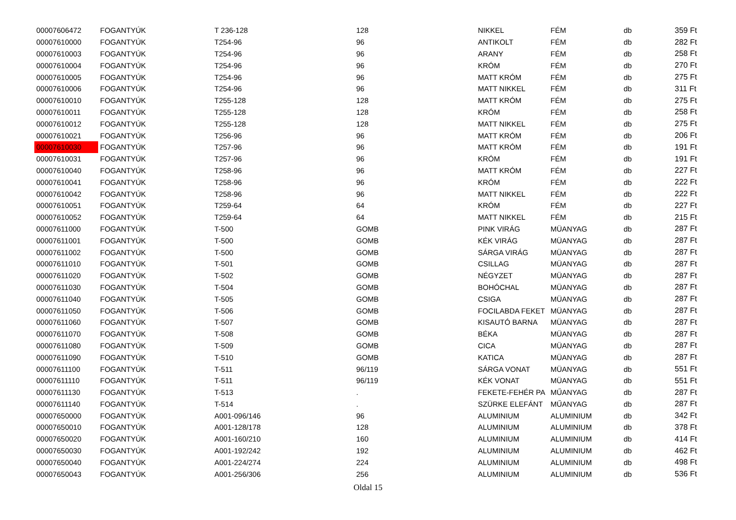| 00007606472 | FOGANTYÚK | T 236-128 | 128 | NIKKEL | FÉM | db | 359 Ft |
| 00007610000 | FOGANTYÚK | T254-96 | 96 | ANTIKOLT | FÉM | db | 282 Ft |
| 00007610003 | FOGANTYÚK | T254-96 | 96 | ARANY | FÉM | db | 258 Ft |
| 00007610004 | FOGANTYÚK | T254-96 | 96 | KRÓM | FÉM | db | 270 Ft |
| 00007610005 | FOGANTYÚK | T254-96 | 96 | MATT KRÓM | FÉM | db | 275 Ft |
| 00007610006 | FOGANTYÚK | T254-96 | 96 | MATT NIKKEL | FÉM | db | 311 Ft |
| 00007610010 | FOGANTYÚK | T255-128 | 128 | MATT KRÓM | FÉM | db | 275 Ft |
| 00007610011 | FOGANTYÚK | T255-128 | 128 | KRÓM | FÉM | db | 258 Ft |
| 00007610012 | FOGANTYÚK | T255-128 | 128 | MATT NIKKEL | FÉM | db | 275 Ft |
| 00007610021 | FOGANTYÚK | T256-96 | 96 | MATT KRÓM | FÉM | db | 206 Ft |
| 00007610030 | FOGANTYÚK | T257-96 | 96 | MATT KRÓM | FÉM | db | 191 Ft |
| 00007610031 | FOGANTYÚK | T257-96 | 96 | KRÓM | FÉM | db | 191 Ft |
| 00007610040 | FOGANTYÚK | T258-96 | 96 | MATT KRÓM | FÉM | db | 227 Ft |
| 00007610041 | FOGANTYÚK | T258-96 | 96 | KRÓM | FÉM | db | 222 Ft |
| 00007610042 | FOGANTYÚK | T258-96 | 96 | MATT NIKKEL | FÉM | db | 222 Ft |
| 00007610051 | FOGANTYÚK | T259-64 | 64 | KRÓM | FÉM | db | 227 Ft |
| 00007610052 | FOGANTYÚK | T259-64 | 64 | MATT NIKKEL | FÉM | db | 215 Ft |
| 00007611000 | FOGANTYÚK | T-500 | GOMB | PINK VIRÁG | MÜANYAG | db | 287 Ft |
| 00007611001 | FOGANTYÚK | T-500 | GOMB | KÉK VIRÁG | MÜANYAG | db | 287 Ft |
| 00007611002 | FOGANTYÚK | T-500 | GOMB | SÁRGA VIRÁG | MÜANYAG | db | 287 Ft |
| 00007611010 | FOGANTYÚK | T-501 | GOMB | CSILLAG | MÜANYAG | db | 287 Ft |
| 00007611020 | FOGANTYÚK | T-502 | GOMB | NÉGYZET | MÜANYAG | db | 287 Ft |
| 00007611030 | FOGANTYÚK | T-504 | GOMB | BOHÓCHAL | MÜANYAG | db | 287 Ft |
| 00007611040 | FOGANTYÚK | T-505 | GOMB | CSIGA | MÜANYAG | db | 287 Ft |
| 00007611050 | FOGANTYÚK | T-506 | GOMB | FOCILABDA FEKET | MÜANYAG | db | 287 Ft |
| 00007611060 | FOGANTYÚK | T-507 | GOMB | KISAUTÓ BARNA | MÜANYAG | db | 287 Ft |
| 00007611070 | FOGANTYÚK | T-508 | GOMB | BÉKA | MÜANYAG | db | 287 Ft |
| 00007611080 | FOGANTYÚK | T-509 | GOMB | CICA | MÜANYAG | db | 287 Ft |
| 00007611090 | FOGANTYÚK | T-510 | GOMB | KATICA | MÜANYAG | db | 287 Ft |
| 00007611100 | FOGANTYÚK | T-511 | 96/119 | SÁRGA VONAT | MÜANYAG | db | 551 Ft |
| 00007611110 | FOGANTYÚK | T-511 | 96/119 | KÉK VONAT | MÜANYAG | db | 551 Ft |
| 00007611130 | FOGANTYÚK | T-513 | . | FEKETE-FEHÉR PA | MŰANYAG | db | 287 Ft |
| 00007611140 | FOGANTYÚK | T-514 | . | SZÜRKE ELEFÁNT | MŰANYAG | db | 287 Ft |
| 00007650000 | FOGANTYÚK | A001-096/146 | 96 | ALUMINIUM | ALUMINIUM | db | 342 Ft |
| 00007650010 | FOGANTYÚK | A001-128/178 | 128 | ALUMINIUM | ALUMINIUM | db | 378 Ft |
| 00007650020 | FOGANTYÚK | A001-160/210 | 160 | ALUMINIUM | ALUMINIUM | db | 414 Ft |
| 00007650030 | FOGANTYÚK | A001-192/242 | 192 | ALUMINIUM | ALUMINIUM | db | 462 Ft |
| 00007650040 | FOGANTYÚK | A001-224/274 | 224 | ALUMINIUM | ALUMINIUM | db | 498 Ft |
| 00007650043 | FOGANTYÚK | A001-256/306 | 256 | ALUMINIUM | ALUMINIUM | db | 536 Ft |
Oldal 15